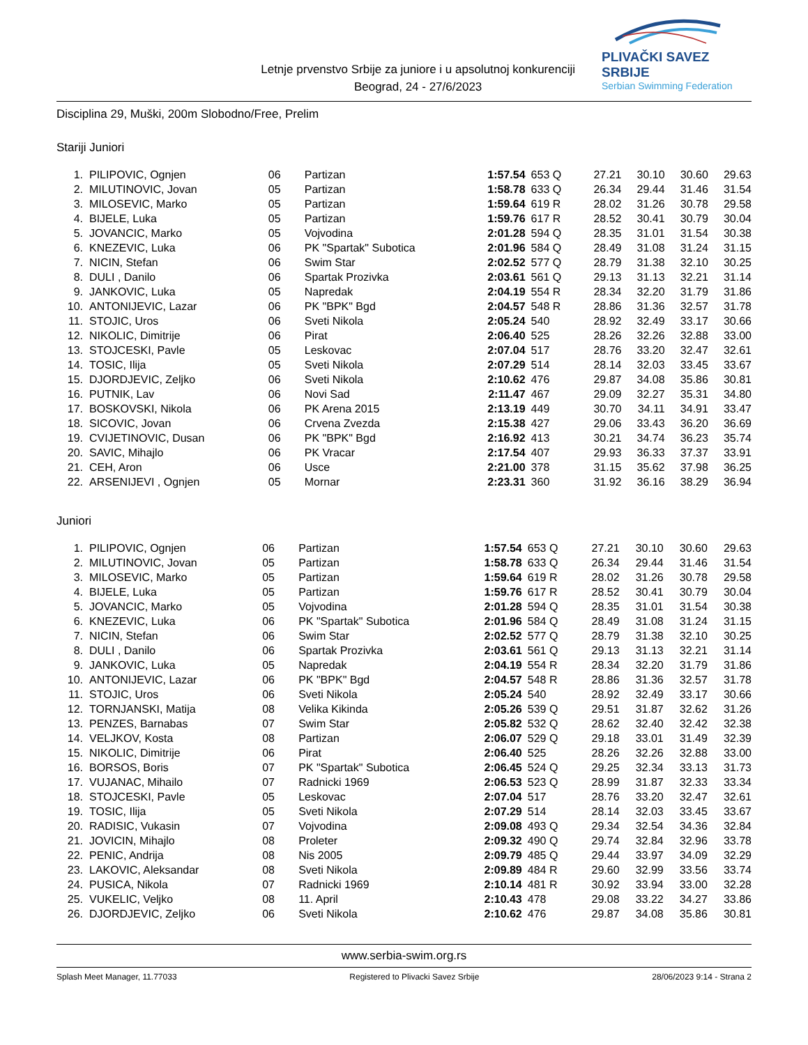Letnje prvenstvo Srbije za juniore i u apsolutnoj konkurenciji
Beograd, 24 - 27/6/2023
PLIVAČKI SAVEZ SRBIJE
Serbian Swimming Federation
Disciplina 29, Muški, 200m Slobodno/Free, Prelim
Stariji Juniori
| 1. | PILIPOVIC, Ognjen | 06 | Partizan | 1:57.54 | 653 Q | 27.21 | 30.10 | 30.60 | 29.63 |
| 2. | MILUTINOVIC, Jovan | 05 | Partizan | 1:58.78 | 633 Q | 26.34 | 29.44 | 31.46 | 31.54 |
| 3. | MILOSEVIC, Marko | 05 | Partizan | 1:59.64 | 619 R | 28.02 | 31.26 | 30.78 | 29.58 |
| 4. | BIJELE, Luka | 05 | Partizan | 1:59.76 | 617 R | 28.52 | 30.41 | 30.79 | 30.04 |
| 5. | JOVANCIC, Marko | 05 | Vojvodina | 2:01.28 | 594 Q | 28.35 | 31.01 | 31.54 | 30.38 |
| 6. | KNEZEVIC, Luka | 06 | PK "Spartak" Subotica | 2:01.96 | 584 Q | 28.49 | 31.08 | 31.24 | 31.15 |
| 7. | NICIN, Stefan | 06 | Swim Star | 2:02.52 | 577 Q | 28.79 | 31.38 | 32.10 | 30.25 |
| 8. | DULI , Danilo | 06 | Spartak Prozivka | 2:03.61 | 561 Q | 29.13 | 31.13 | 32.21 | 31.14 |
| 9. | JANKOVIC, Luka | 05 | Napredak | 2:04.19 | 554 R | 28.34 | 32.20 | 31.79 | 31.86 |
| 10. | ANTONIJEVIC, Lazar | 06 | PK "BPK" Bgd | 2:04.57 | 548 R | 28.86 | 31.36 | 32.57 | 31.78 |
| 11. | STOJIC, Uros | 06 | Sveti Nikola | 2:05.24 | 540 | 28.92 | 32.49 | 33.17 | 30.66 |
| 12. | NIKOLIC, Dimitrije | 06 | Pirat | 2:06.40 | 525 | 28.26 | 32.26 | 32.88 | 33.00 |
| 13. | STOJCESKI, Pavle | 05 | Leskovac | 2:07.04 | 517 | 28.76 | 33.20 | 32.47 | 32.61 |
| 14. | TOSIC, Ilija | 05 | Sveti Nikola | 2:07.29 | 514 | 28.14 | 32.03 | 33.45 | 33.67 |
| 15. | DJORDJEVIC, Zeljko | 06 | Sveti Nikola | 2:10.62 | 476 | 29.87 | 34.08 | 35.86 | 30.81 |
| 16. | PUTNIK, Lav | 06 | Novi Sad | 2:11.47 | 467 | 29.09 | 32.27 | 35.31 | 34.80 |
| 17. | BOSKOVSKI, Nikola | 06 | PK Arena 2015 | 2:13.19 | 449 | 30.70 | 34.11 | 34.91 | 33.47 |
| 18. | SICOVIC, Jovan | 06 | Crvena Zvezda | 2:15.38 | 427 | 29.06 | 33.43 | 36.20 | 36.69 |
| 19. | CVIJETINOVIC, Dusan | 06 | PK "BPK" Bgd | 2:16.92 | 413 | 30.21 | 34.74 | 36.23 | 35.74 |
| 20. | SAVIC, Mihajlo | 06 | PK Vracar | 2:17.54 | 407 | 29.93 | 36.33 | 37.37 | 33.91 |
| 21. | CEH, Aron | 06 | Usce | 2:21.00 | 378 | 31.15 | 35.62 | 37.98 | 36.25 |
| 22. | ARSENIJEVI , Ognjen | 05 | Mornar | 2:23.31 | 360 | 31.92 | 36.16 | 38.29 | 36.94 |
Juniori
| 1. | PILIPOVIC, Ognjen | 06 | Partizan | 1:57.54 | 653 Q | 27.21 | 30.10 | 30.60 | 29.63 |
| 2. | MILUTINOVIC, Jovan | 05 | Partizan | 1:58.78 | 633 Q | 26.34 | 29.44 | 31.46 | 31.54 |
| 3. | MILOSEVIC, Marko | 05 | Partizan | 1:59.64 | 619 R | 28.02 | 31.26 | 30.78 | 29.58 |
| 4. | BIJELE, Luka | 05 | Partizan | 1:59.76 | 617 R | 28.52 | 30.41 | 30.79 | 30.04 |
| 5. | JOVANCIC, Marko | 05 | Vojvodina | 2:01.28 | 594 Q | 28.35 | 31.01 | 31.54 | 30.38 |
| 6. | KNEZEVIC, Luka | 06 | PK "Spartak" Subotica | 2:01.96 | 584 Q | 28.49 | 31.08 | 31.24 | 31.15 |
| 7. | NICIN, Stefan | 06 | Swim Star | 2:02.52 | 577 Q | 28.79 | 31.38 | 32.10 | 30.25 |
| 8. | DULI , Danilo | 06 | Spartak Prozivka | 2:03.61 | 561 Q | 29.13 | 31.13 | 32.21 | 31.14 |
| 9. | JANKOVIC, Luka | 05 | Napredak | 2:04.19 | 554 R | 28.34 | 32.20 | 31.79 | 31.86 |
| 10. | ANTONIJEVIC, Lazar | 06 | PK "BPK" Bgd | 2:04.57 | 548 R | 28.86 | 31.36 | 32.57 | 31.78 |
| 11. | STOJIC, Uros | 06 | Sveti Nikola | 2:05.24 | 540 | 28.92 | 32.49 | 33.17 | 30.66 |
| 12. | TORNJANSKI, Matija | 08 | Velika Kikinda | 2:05.26 | 539 Q | 29.51 | 31.87 | 32.62 | 31.26 |
| 13. | PENZES, Barnabas | 07 | Swim Star | 2:05.82 | 532 Q | 28.62 | 32.40 | 32.42 | 32.38 |
| 14. | VELJKOV, Kosta | 08 | Partizan | 2:06.07 | 529 Q | 29.18 | 33.01 | 31.49 | 32.39 |
| 15. | NIKOLIC, Dimitrije | 06 | Pirat | 2:06.40 | 525 | 28.26 | 32.26 | 32.88 | 33.00 |
| 16. | BORSOS, Boris | 07 | PK "Spartak" Subotica | 2:06.45 | 524 Q | 29.25 | 32.34 | 33.13 | 31.73 |
| 17. | VUJANAC, Mihailo | 07 | Radnicki 1969 | 2:06.53 | 523 Q | 28.99 | 31.87 | 32.33 | 33.34 |
| 18. | STOJCESKI, Pavle | 05 | Leskovac | 2:07.04 | 517 | 28.76 | 33.20 | 32.47 | 32.61 |
| 19. | TOSIC, Ilija | 05 | Sveti Nikola | 2:07.29 | 514 | 28.14 | 32.03 | 33.45 | 33.67 |
| 20. | RADISIC, Vukasin | 07 | Vojvodina | 2:09.08 | 493 Q | 29.34 | 32.54 | 34.36 | 32.84 |
| 21. | JOVICIN, Mihajlo | 08 | Proleter | 2:09.32 | 490 Q | 29.74 | 32.84 | 32.96 | 33.78 |
| 22. | PENIC, Andrija | 08 | Nis 2005 | 2:09.79 | 485 Q | 29.44 | 33.97 | 34.09 | 32.29 |
| 23. | LAKOVIC, Aleksandar | 08 | Sveti Nikola | 2:09.89 | 484 R | 29.60 | 32.99 | 33.56 | 33.74 |
| 24. | PUSICA, Nikola | 07 | Radnicki 1969 | 2:10.14 | 481 R | 30.92 | 33.94 | 33.00 | 32.28 |
| 25. | VUKELIC, Veljko | 08 | 11. April | 2:10.43 | 478 | 29.08 | 33.22 | 34.27 | 33.86 |
| 26. | DJORDJEVIC, Zeljko | 06 | Sveti Nikola | 2:10.62 | 476 | 29.87 | 34.08 | 35.86 | 30.81 |
www.serbia-swim.org.rs
Splash Meet Manager, 11.77033 Registered to Plivacki Savez Srbije 28/06/2023 9:14 - Strana 2